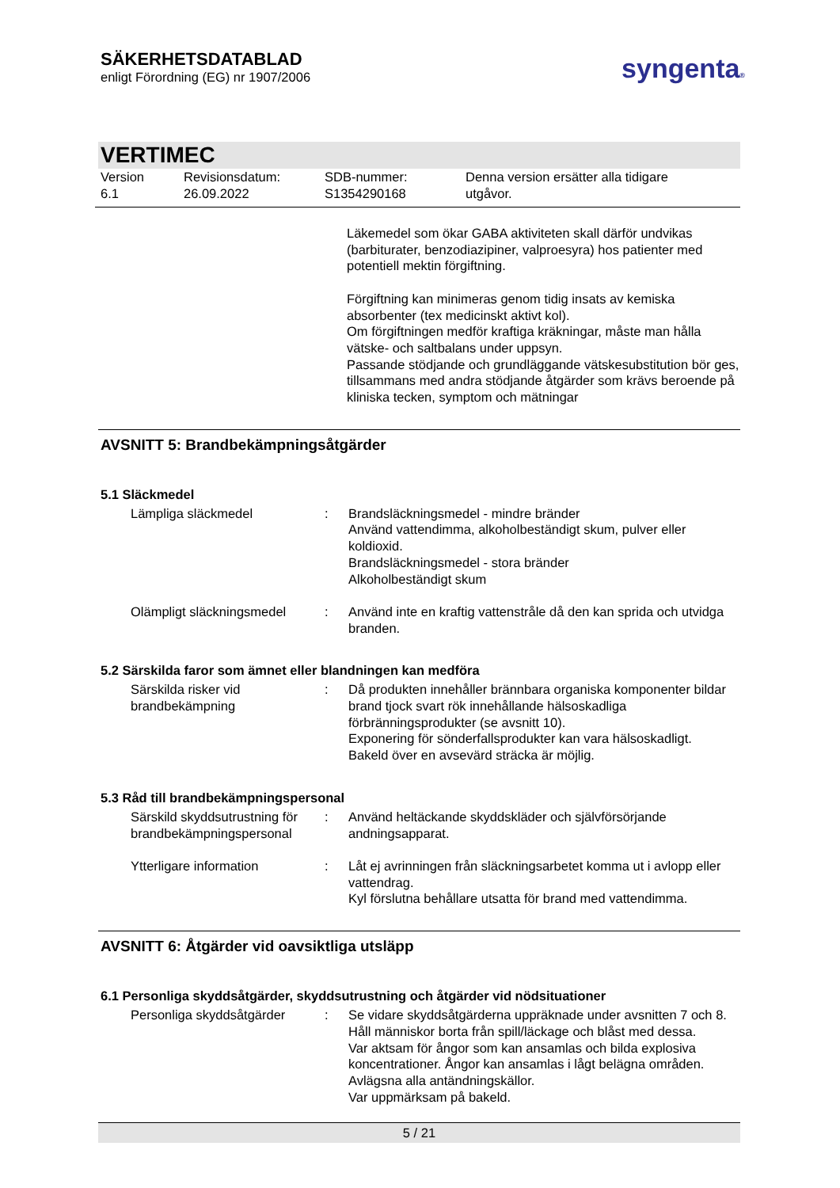SÄKERHETSDATABLAD
enligt Förordning (EG) nr 1907/2006
syngenta®
VERTIMEC
Version
6.1
Revisionsdatum:
26.09.2022
SDB-nummer:
S1354290168
Denna version ersätter alla tidigare
utgåvor.
Läkemedel som ökar GABA aktiviteten skall därför undvikas (barbiturater, benzodiazipiner, valproesyra) hos patienter med potentiell mektin förgiftning.
Förgiftning kan minimeras genom tidig insats av kemiska absorbenter (tex medicinskt aktivt kol).
Om förgiftningen medför kraftiga kräkningar, måste man hålla vätske- och saltbalans under uppsyn.
Passande stödjande och grundläggande vätskesubstitution bör ges, tillsammans med andra stödjande åtgärder som krävs beroende på kliniska tecken, symptom och mätningar
AVSNITT 5: Brandbekämpningsåtgärder
5.1 Släckmedel
| Lämpliga släckmedel | : | Brandsläckningsmedel - mindre bränder Använd vattendimma, alkoholbeständigt skum, pulver eller koldioxid. Brandsläckningsmedel - stora bränder Alkoholbeständigt skum |
| Olämpligt släckningsmedel | : | Använd inte en kraftig vattenstråle då den kan sprida och utvidga branden. |
5.2 Särskilda faror som ämnet eller blandningen kan medföra
| Särskilda risker vid brandbekämpning | : | Då produkten innehåller brännbara organiska komponenter bildar brand tjock svart rök innehållande hälsoskadliga förbränningsprodukter (se avsnitt 10). Exponering för sönderfallsprodukter kan vara hälsoskadligt. Bakeld över en avsevärd sträcka är möjlig. |
5.3 Råd till brandbekämpningspersonal
| Särskild skyddsutrustning för brandbekämpningspersonal | : | Använd heltäckande skyddskläder och självförsörjande andningsapparat. |
| Ytterligare information | : | Låt ej avrinningen från släckningsarbetet komma ut i avlopp eller vattendrag. Kyl förslutna behållare utsatta för brand med vattendimma. |
AVSNITT 6: Åtgärder vid oavsiktliga utsläpp
6.1 Personliga skyddsåtgärder, skyddsutrustning och åtgärder vid nödsituationer
| Personliga skyddsåtgärder | : | Se vidare skyddsåtgärderna uppräknade under avsnitten 7 och 8. Håll människor borta från spill/läckage och blåst med dessa. Var aktsam för ångor som kan ansamlas och bilda explosiva koncentrationer. Ångor kan ansamlas i lågt belägna områden. Avlägsna alla antändningskällor. Var uppmärksam på bakeld. |
5 / 21